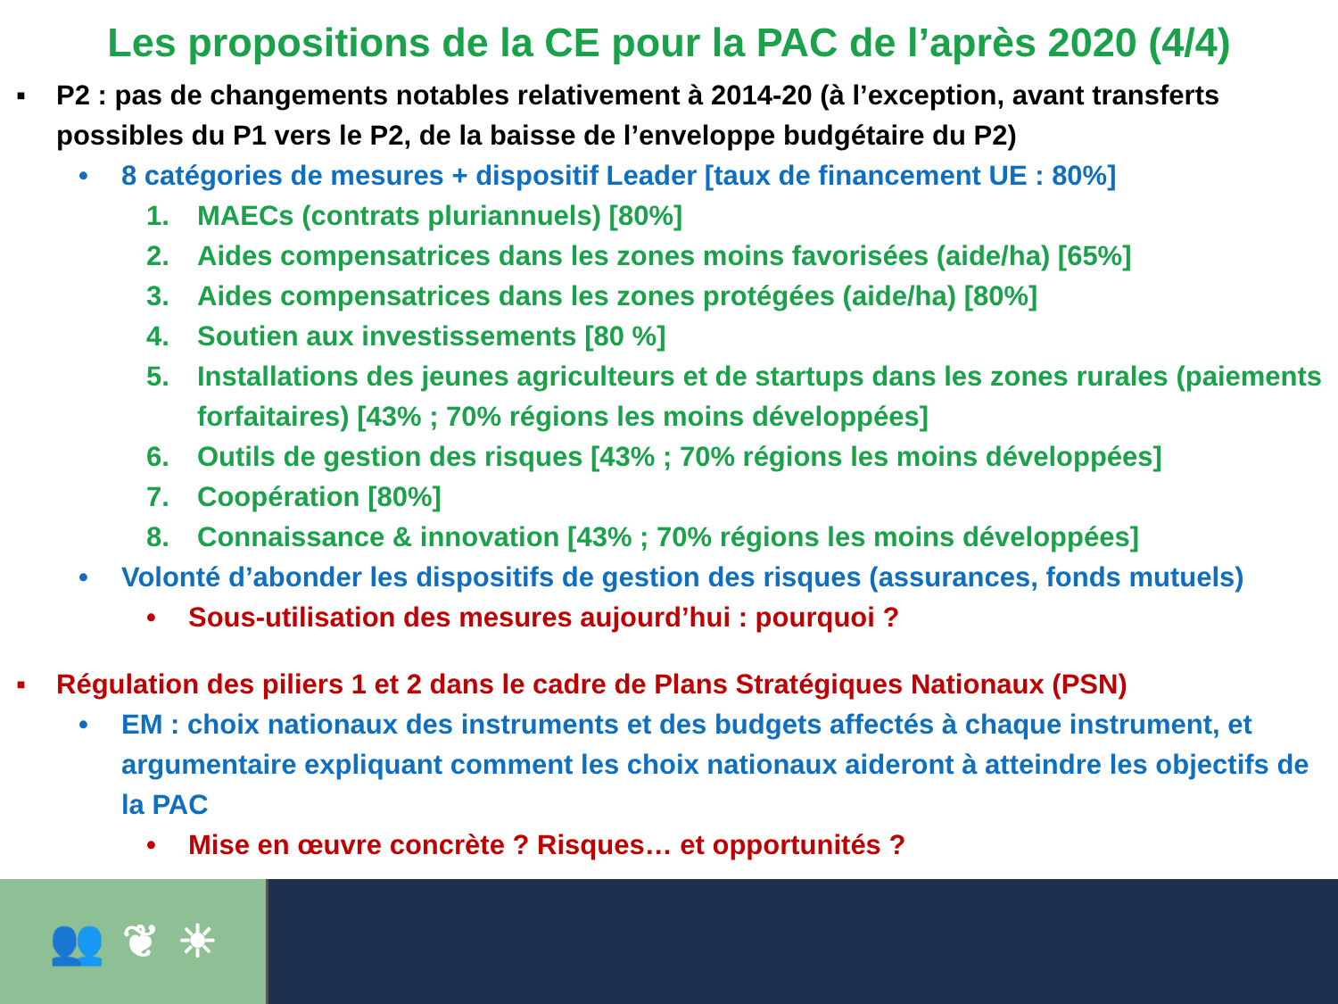Les propositions de la CE pour la PAC de l’après 2020 (4/4)
▪ P2 : pas de changements notables relativement à 2014-20 (à l’exception, avant transferts possibles du P1 vers le P2, de la baisse de l’enveloppe budgétaire du P2)
• 8 catégories de mesures + dispositif Leader [taux de financement UE : 80%]
1. MAECs (contrats pluriannuels) [80%]
2. Aides compensatrices dans les zones moins favorisées (aide/ha) [65%]
3. Aides compensatrices dans les zones protégées (aide/ha) [80%]
4. Soutien aux investissements [80 %]
5. Installations des jeunes agriculteurs et de startups dans les zones rurales (paiements forfaitaires) [43% ; 70% régions les moins développées]
6. Outils de gestion des risques [43% ; 70% régions les moins développées]
7. Coopération [80%]
8. Connaissance & innovation [43% ; 70% régions les moins développées]
• Volonté d’abonder les dispositifs de gestion des risques (assurances, fonds mutuels)
• Sous-utilisation des mesures aujourd’hui : pourquoi ?
▪ Régulation des piliers 1 et 2 dans le cadre de Plans Stratégiques Nationaux (PSN)
• EM : choix nationaux des instruments et des budgets affectés à chaque instrument, et argumentaire expliquant comment les choix nationaux aideront à atteindre les objectifs de la PAC
• Mise en œuvre concrète ? Risques… et opportunités ?
👥 ❦ ☀